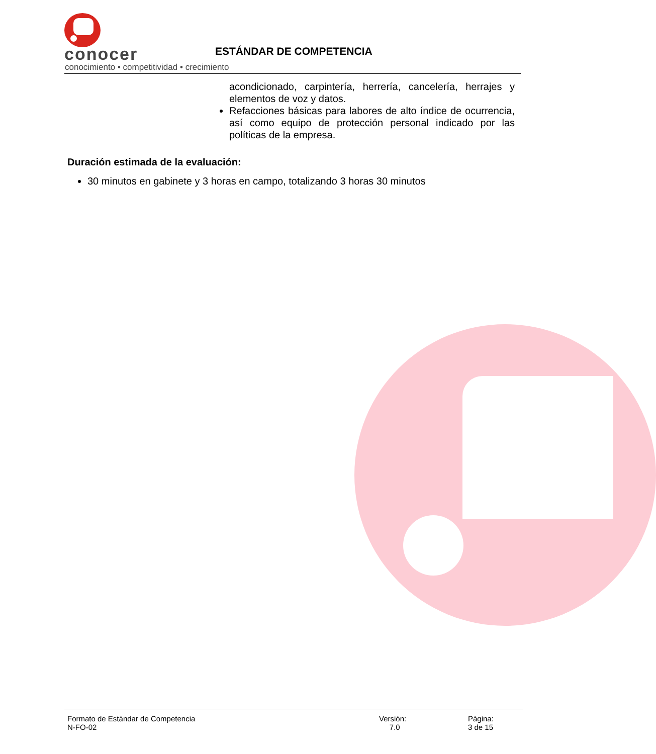conocer
conocimiento • competitividad • crecimiento
ESTÁNDAR DE COMPETENCIA
acondicionado, carpintería, herrería, cancelería, herrajes y elementos de voz y datos.
Refacciones básicas para labores de alto índice de ocurrencia, así como equipo de protección personal indicado por las políticas de la empresa.
Duración estimada de la evaluación:
30 minutos en gabinete y 3 horas en campo, totalizando 3 horas 30 minutos
Formato de Estándar de Competencia
N-FO-02
Versión:
7.0
Página:
3 de 15